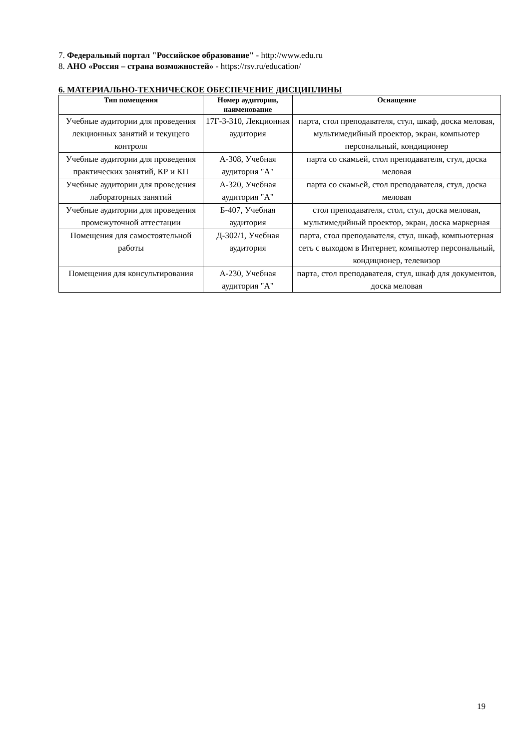7. Федеральный портал "Российское образование" - http://www.edu.ru
8. АНО «Россия – страна возможностей» - https://rsv.ru/education/
6. МАТЕРИАЛЬНО-ТЕХНИЧЕСКОЕ ОБЕСПЕЧЕНИЕ ДИСЦИПЛИНЫ
| Тип помещения | Номер аудитории, наименование | Оснащение |
| --- | --- | --- |
| Учебные аудитории для проведения лекционных занятий и текущего контроля | 17Г-3-310, Лекционная аудитория | парта, стол преподавателя, стул, шкаф, доска меловая, мультимедийный проектор, экран, компьютер персональный, кондиционер |
| Учебные аудитории для проведения практических занятий, КР и КП | А-308, Учебная аудитория "А" | парта со скамьей, стол преподавателя, стул, доска меловая |
| Учебные аудитории для проведения лабораторных занятий | А-320, Учебная аудитория "А" | парта со скамьей, стол преподавателя, стул, доска меловая |
| Учебные аудитории для проведения промежуточной аттестации | Б-407, Учебная аудитория | стол преподавателя, стол, стул, доска меловая, мультимедийный проектор, экран, доска маркерная |
| Помещения для самостоятельной работы | Д-302/1, Учебная аудитория | парта, стол преподавателя, стул, шкаф, компьютерная сеть с выходом в Интернет, компьютер персональный, кондиционер, телевизор |
| Помещения для консультирования | А-230, Учебная аудитория "А" | парта, стол преподавателя, стул, шкаф для документов, доска меловая |
19